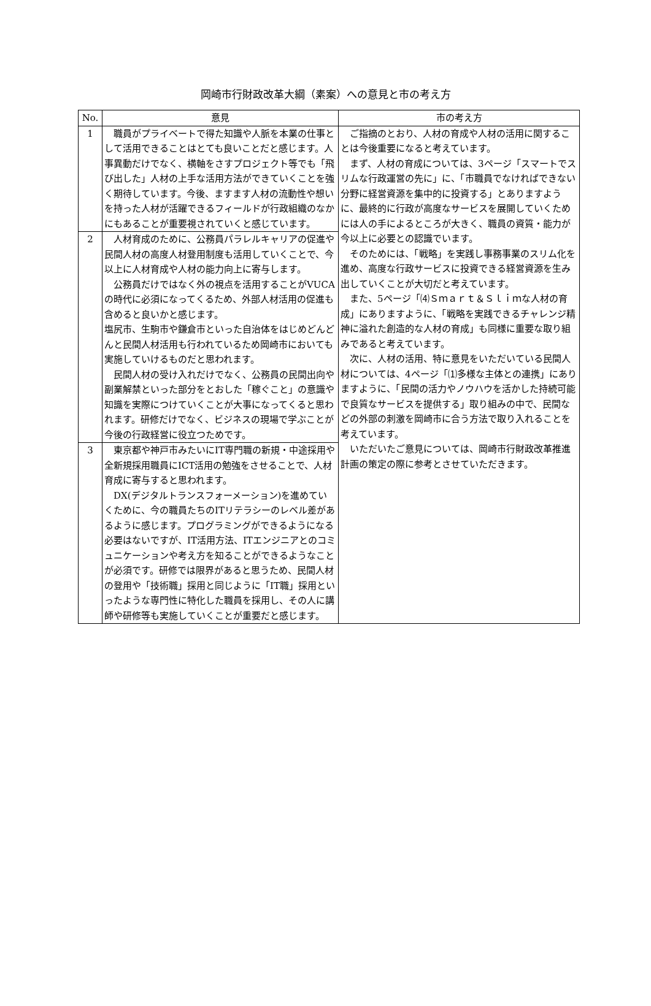岡崎市行財政改革大綱（素案）への意見と市の考え方
| No. | 意見 | 市の考え方 |
| --- | --- | --- |
| 1 | 職員がプライベートで得た知識や人脈を本業の仕事として活用できることはとても良いことだと感じます。人事異動だけでなく、横軸をさすプロジェクト等でも「飛び出した」人材の上手な活用方法ができていくことを強く期待しています。今後、ますます人材の流動性や想いを持った人材が活躍できるフィールドが行政組織のなかにもあることが重要視されていくと感じています。 | ご指摘のとおり、人材の育成や人材の活用に関することは今後重要になると考えています。 まず、人材の育成については、3ページ「スマートでスリムな行政運営の先に」に、「市職員でなければできない分野に経営資源を集中的に投資する」とありますように、最終的に行政が高度なサービスを展開していくためには人の手によるところが大きく、職員の資質・能力が今以上に必要との認識でいます。 そのためには、「戦略」を実践し事務事業のスリム化を進め、高度な行政サービスに投資できる経営資源を生み出していくことが大切だと考えています。 また、5ページ「⑷Ｓｍａｒｔ＆Ｓｌｉｍな人材の育成」にありますように、「戦略を実践できるチャレンジ精神に溢れた創造的な人材の育成」も同様に重要な取り組みであると考えています。 次に、人材の活用、特に意見をいただいている民間人材については、4ページ「⑴多様な主体との連携」にありますように、「民間の活力やノウハウを活かした持続可能で良質なサービスを提供する」取り組みの中で、民間などの外部の刺激を岡崎市に合う方法で取り入れることを考えています。 いただいたご意見については、岡崎市行財政改革推進計画の策定の際に参考とさせていただきます。 |
| 2 | 人材育成のために、公務員パラレルキャリアの促進や民間人材の高度人材登用制度も活用していくことで、今以上に人材育成や人材の能力向上に寄与します。 公務員だけではなく外の視点を活用することがVUCAの時代に必須になってくるため、外部人材活用の促進も含めると良いかと感じます。 塩尻市、生駒市や鎌倉市といった自治体をはじめどんどんと民間人材活用も行われているため岡崎市においても実施していけるものだと思われます。 民間人材の受け入れだけでなく、公務員の民間出向や副業解禁といった部分をとおした「稼ぐこと」の意識や知識を実際につけていくことが大事になってくると思われます。研修だけでなく、ビジネスの現場で学ぶことが今後の行政経営に役立つためです。 | |
| 3 | 東京都や神戸市みたいにIT専門職の新規・中途採用や全新規採用職員にICT活用の勉強をさせることで、人材育成に寄与すると思われます。 DX(デジタルトランスフォーメーション)を進めていくために、今の職員たちのITリテラシーのレベル差があるように感じます。プログラミングができるようになる必要はないですが、IT活用方法、ITエンジニアとのコミュニケーションや考え方を知ることができるようなことが必須です。研修では限界があると思うため、民間人材の登用や「技術職」採用と同じように「IT職」採用といったような専門性に特化した職員を採用し、その人に講師や研修等も実施していくことが重要だと感じます。 | |